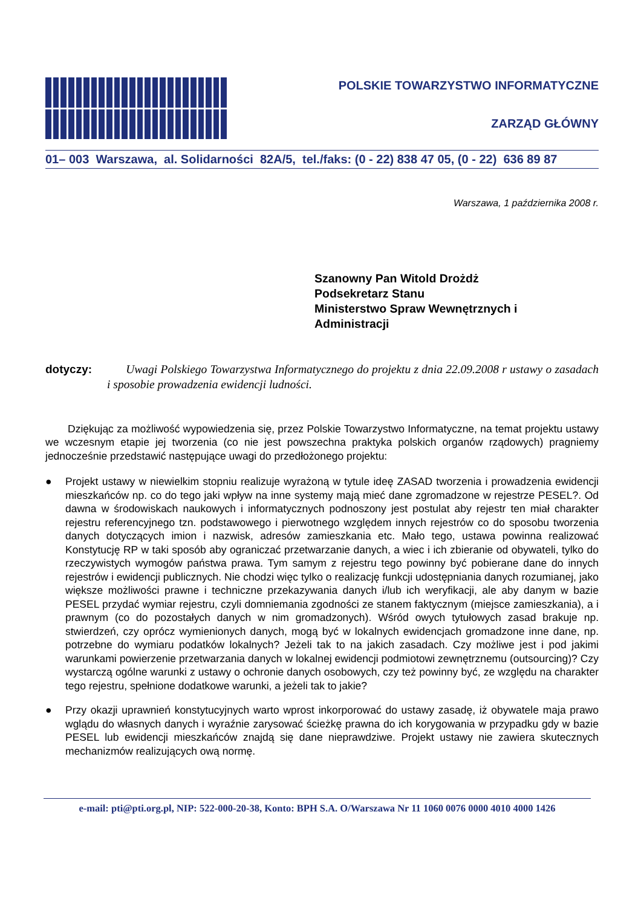POLSKIE TOWARZYSTWO INFORMATYCZNE
ZARZĄD GŁÓWNY
01– 003 Warszawa, al. Solidarności 82A/5, tel./faks: (0 - 22) 838 47 05, (0 - 22) 636 89 87
Warszawa, 1 października 2008 r.
Szanowny Pan Witold Drożdż
Podsekretarz Stanu
Ministerstwo Spraw Wewnętrznych i
Administracji
dotyczy: Uwagi Polskiego Towarzystwa Informatycznego do projektu z dnia 22.09.2008 r ustawy o zasadach i sposobie prowadzenia ewidencji ludności.
Dziękując za możliwość wypowiedzenia się, przez Polskie Towarzystwo Informatyczne, na temat projektu ustawy we wczesnym etapie jej tworzenia (co nie jest powszechna praktyka polskich organów rządowych) pragniemy jednocześnie przedstawić następujące uwagi do przedłożonego projektu:
● Projekt ustawy w niewielkim stopniu realizuje wyrażoną w tytule ideę ZASAD tworzenia i prowadzenia ewidencji mieszkańców np. co do tego jaki wpływ na inne systemy mają mieć dane zgromadzone w rejestrze PESEL?. Od dawna w środowiskach naukowych i informatycznych podnoszony jest postulat aby rejestr ten miał charakter rejestru referencyjnego tzn. podstawowego i pierwotnego względem innych rejestrów co do sposobu tworzenia danych dotyczących imion i nazwisk, adresów zamieszkania etc. Mało tego, ustawa powinna realizować Konstytucję RP w taki sposób aby ograniczać przetwarzanie danych, a wiec i ich zbieranie od obywateli, tylko do rzeczywistych wymogów państwa prawa. Tym samym z rejestru tego powinny być pobierane dane do innych rejestrów i ewidencji publicznych. Nie chodzi więc tylko o realizację funkcji udostępniania danych rozumianej, jako większe możliwości prawne i techniczne przekazywania danych i/lub ich weryfikacji, ale aby danym w bazie PESEL przydać wymiar rejestru, czyli domniemania zgodności ze stanem faktycznym (miejsce zamieszkania), a i prawnym (co do pozostałych danych w nim gromadzonych). Wśród owych tytułowych zasad brakuje np. stwierdzeń, czy oprócz wymienionych danych, mogą być w lokalnych ewidencjach gromadzone inne dane, np. potrzebne do wymiaru podatków lokalnych? Jeżeli tak to na jakich zasadach. Czy możliwe jest i pod jakimi warunkami powierzenie przetwarzania danych w lokalnej ewidencji podmiotowi zewnętrznemu (outsourcing)? Czy wystarczą ogólne warunki z ustawy o ochronie danych osobowych, czy też powinny być, ze względu na charakter tego rejestru, spełnione dodatkowe warunki, a jeżeli tak to jakie?
● Przy okazji uprawnień konstytucyjnych warto wprost inkorporować do ustawy zasadę, iż obywatele maja prawo wglądu do własnych danych i wyraźnie zarysować ścieżkę prawna do ich korygowania w przypadku gdy w bazie PESEL lub ewidencji mieszkańców znajdą się dane nieprawdziwe. Projekt ustawy nie zawiera skutecznych mechanizmów realizujących ową normę.
e-mail: pti@pti.org.pl, NIP: 522-000-20-38, Konto: BPH S.A. O/Warszawa Nr 11 1060 0076 0000 4010 4000 1426